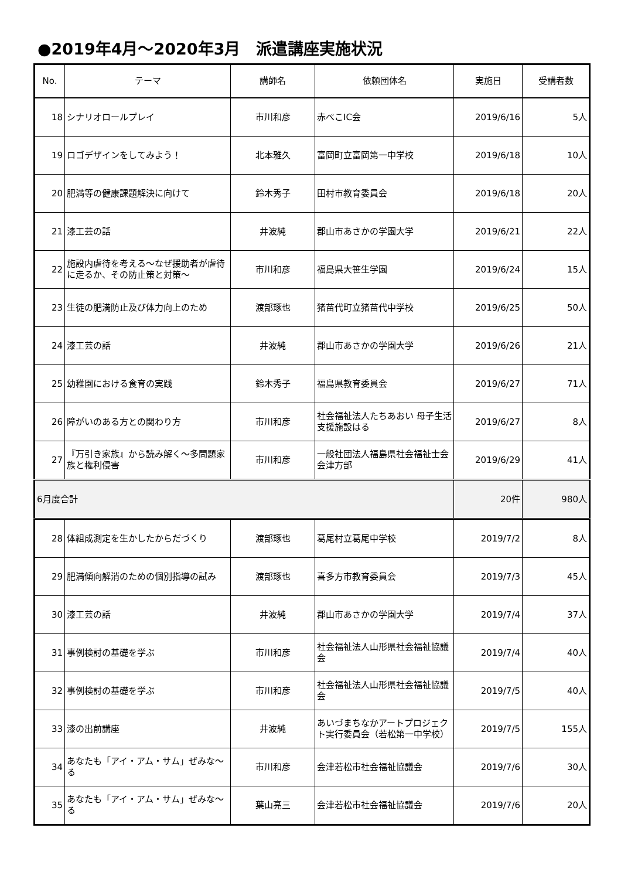●2019年4月～2020年3月　派遣講座実施状況
| No. | テーマ | 講師名 | 依頼団体名 | 実施日 | 受講者数 |
| --- | --- | --- | --- | --- | --- |
| 18 | シナリオロールプレイ | 市川和彦 | 赤べこIC会 | 2019/6/16 | 5人 |
| 19 | ロゴデザインをしてみよう！ | 北本雅久 | 富岡町立富岡第一中学校 | 2019/6/18 | 10人 |
| 20 | 肥満等の健康課題解決に向けて | 鈴木秀子 | 田村市教育委員会 | 2019/6/18 | 20人 |
| 21 | 漆工芸の話 | 井波純 | 郡山市あさかの学園大学 | 2019/6/21 | 22人 |
| 22 | 施設内虐待を考える～なぜ援助者が虐待に走るか、その防止策と対策～ | 市川和彦 | 福島県大笹生学園 | 2019/6/24 | 15人 |
| 23 | 生徒の肥満防止及び体力向上のため | 渡部琢也 | 猪苗代町立猪苗代中学校 | 2019/6/25 | 50人 |
| 24 | 漆工芸の話 | 井波純 | 郡山市あさかの学園大学 | 2019/6/26 | 21人 |
| 25 | 幼稚園における食育の実践 | 鈴木秀子 | 福島県教育委員会 | 2019/6/27 | 71人 |
| 26 | 障がいのある方との関わり方 | 市川和彦 | 社会福祉法人たちあおい 母子生活支援施設はる | 2019/6/27 | 8人 |
| 27 | 『万引き家族』から読み解く～多問題家族と権利侵害 | 市川和彦 | 一般社団法人福島県社会福祉士会 会津方部 | 2019/6/29 | 41人 |
| 6月度合計 | | | | 20件 | 980人 |
| 28 | 体組成測定を生かしたからだづくり | 渡部琢也 | 葛尾村立葛尾中学校 | 2019/7/2 | 8人 |
| 29 | 肥満傾向解消のための個別指導の試み | 渡部琢也 | 喜多方市教育委員会 | 2019/7/3 | 45人 |
| 30 | 漆工芸の話 | 井波純 | 郡山市あさかの学園大学 | 2019/7/4 | 37人 |
| 31 | 事例検討の基礎を学ぶ | 市川和彦 | 社会福祉法人山形県社会福祉協議会 | 2019/7/4 | 40人 |
| 32 | 事例検討の基礎を学ぶ | 市川和彦 | 社会福祉法人山形県社会福祉協議会 | 2019/7/5 | 40人 |
| 33 | 漆の出前講座 | 井波純 | あいづまちなかアートプロジェクト実行委員会（若松第一中学校） | 2019/7/5 | 155人 |
| 34 | あなたも「アイ・アム・サム」ぜみな～る | 市川和彦 | 会津若松市社会福祉協議会 | 2019/7/6 | 30人 |
| 35 | あなたも「アイ・アム・サム」ぜみな～る | 葉山亮三 | 会津若松市社会福祉協議会 | 2019/7/6 | 20人 |